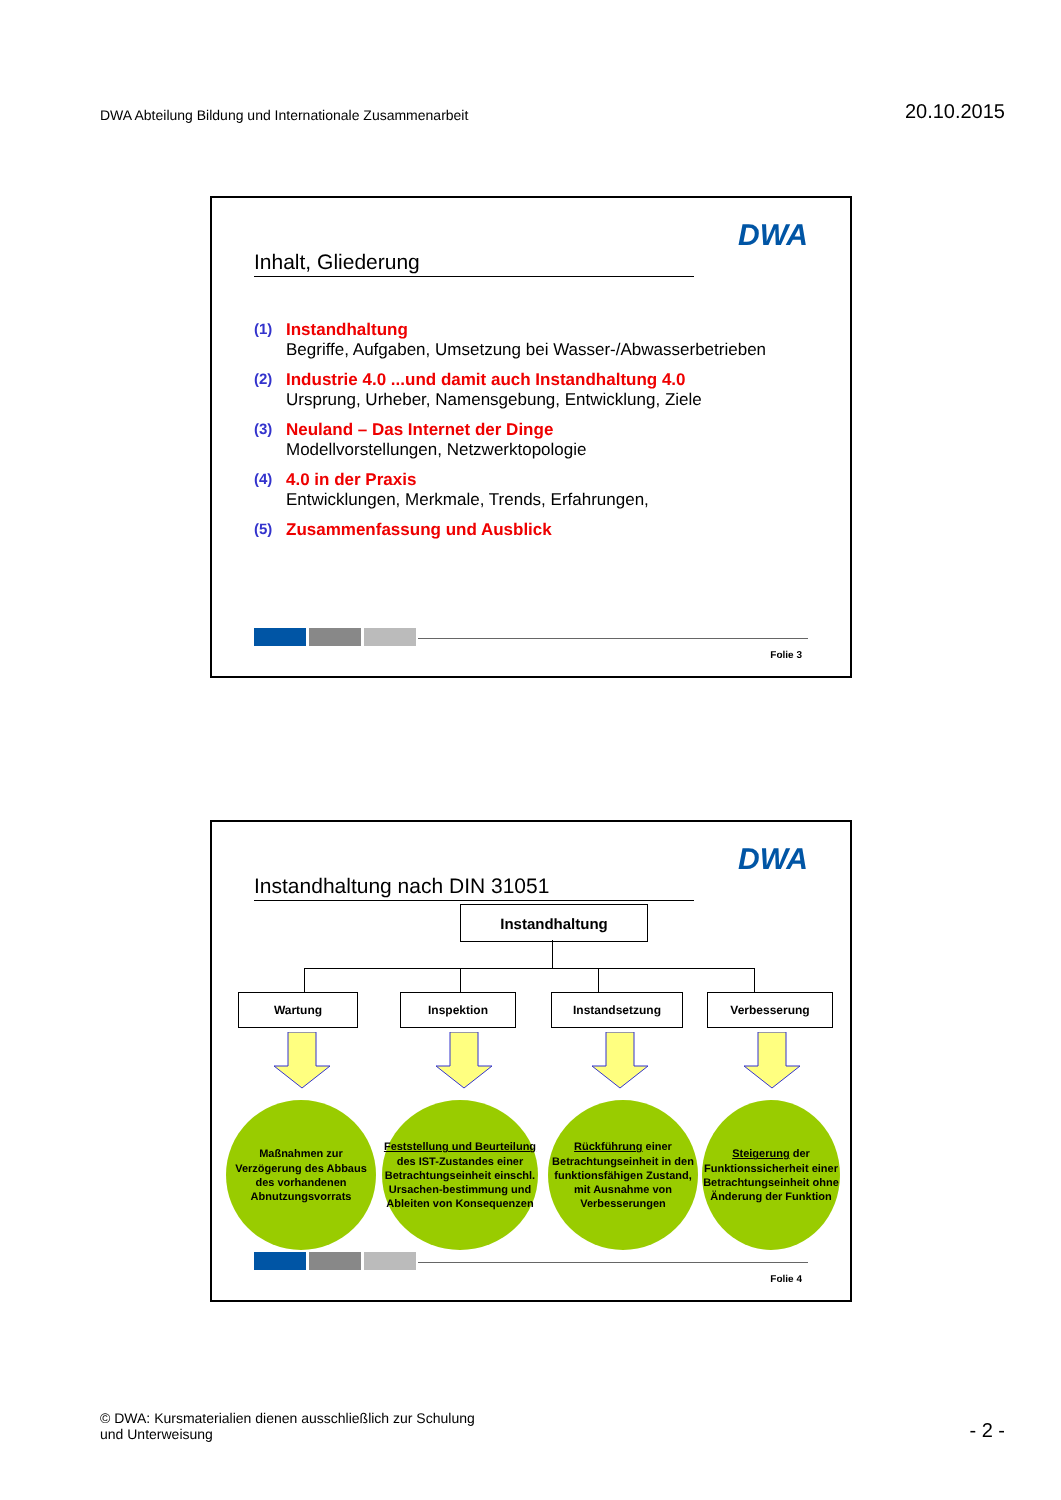DWA Abteilung Bildung und Internationale Zusammenarbeit
20.10.2015
Inhalt, Gliederung
DWA
(1) Instandhaltung
Begriffe, Aufgaben, Umsetzung bei Wasser-/Abwasserbetrieben
(2) Industrie 4.0 ...und damit auch Instandhaltung 4.0
Ursprung, Urheber, Namensgebung, Entwicklung, Ziele
(3) Neuland – Das Internet der Dinge
Modellvorstellungen, Netzwerktopologie
(4) 4.0 in der Praxis
Entwicklungen, Merkmale, Trends, Erfahrungen,
(5) Zusammenfassung und Ausblick
Folie 3
Instandhaltung nach DIN 31051
DWA
Instandhaltung
Wartung Inspektion Instandsetzung Verbesserung
Maßnahmen zur Verzögerung des Abbaus des vorhandenen Abnutzungsvorrats
Feststellung und Beurteilung
des IST-Zustandes einer Betrachtungseinheit einschl. Ursachen-bestimmung und Ableiten von Konsequenzen
Rückführung einer Betrachtungseinheit in den funktionsfähigen Zustand,
mit Ausnahme von Verbesserungen
Steigerung der Funktionssicherheit einer Betrachtungseinheit ohne Änderung der Funktion
Folie 4
© DWA: Kursmaterialien dienen ausschließlich zur Schulung
und Unterweisung
- 2 -